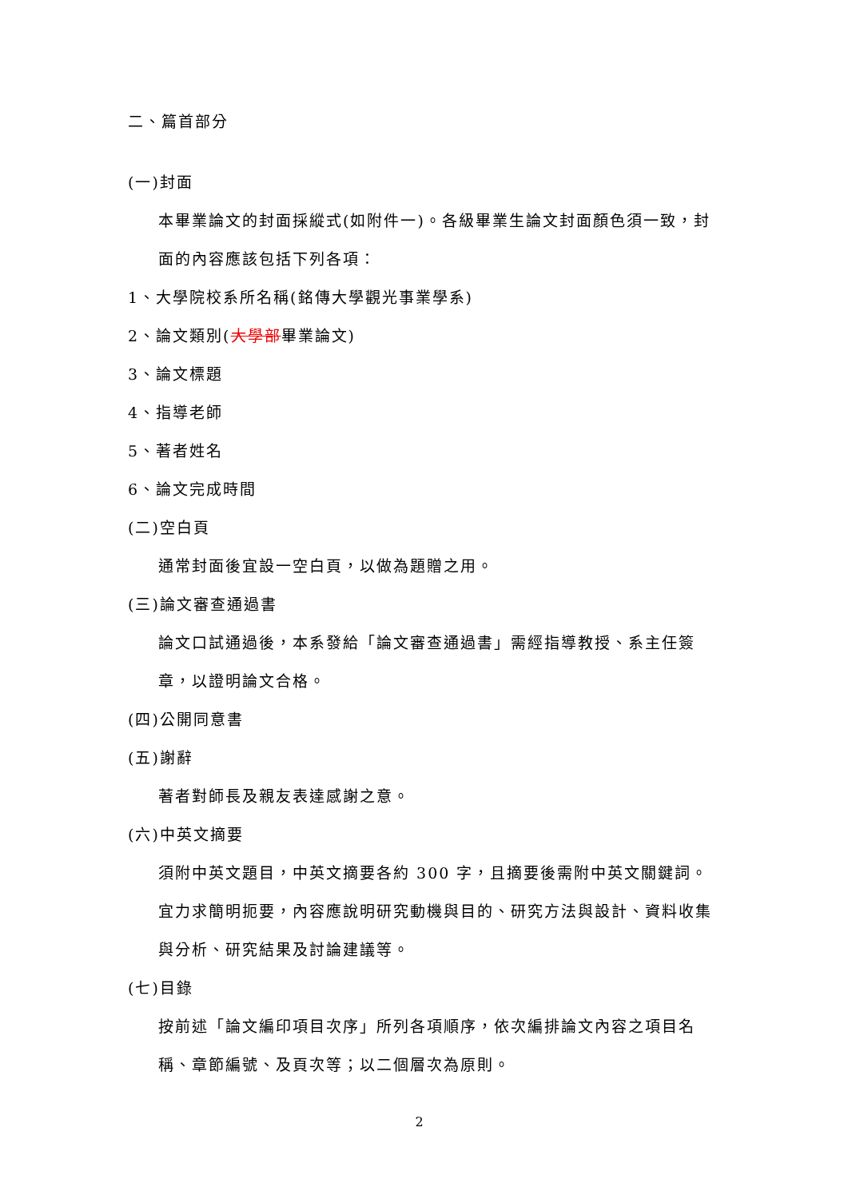二、篇首部分
(一)封面
本畢業論文的封面採縱式(如附件一)。各級畢業生論文封面顏色須一致，封面的內容應該包括下列各項：
1、大學院校系所名稱(銘傳大學觀光事業學系)
2、論文類別(大學部畢業論文)
3、論文標題
4、指導老師
5、著者姓名
6、論文完成時間
(二)空白頁
通常封面後宜設一空白頁，以做為題贈之用。
(三)論文審查通過書
論文口試通過後，本系發給「論文審查通過書」需經指導教授、系主任簽章，以證明論文合格。
(四)公開同意書
(五)謝辭
著者對師長及親友表達感謝之意。
(六)中英文摘要
須附中英文題目，中英文摘要各約 300 字，且摘要後需附中英文關鍵詞。宜力求簡明扼要，內容應說明研究動機與目的、研究方法與設計、資料收集與分析、研究結果及討論建議等。
(七)目錄
按前述「論文編印項目次序」所列各項順序，依次編排論文內容之項目名稱、章節編號、及頁次等；以二個層次為原則。
2